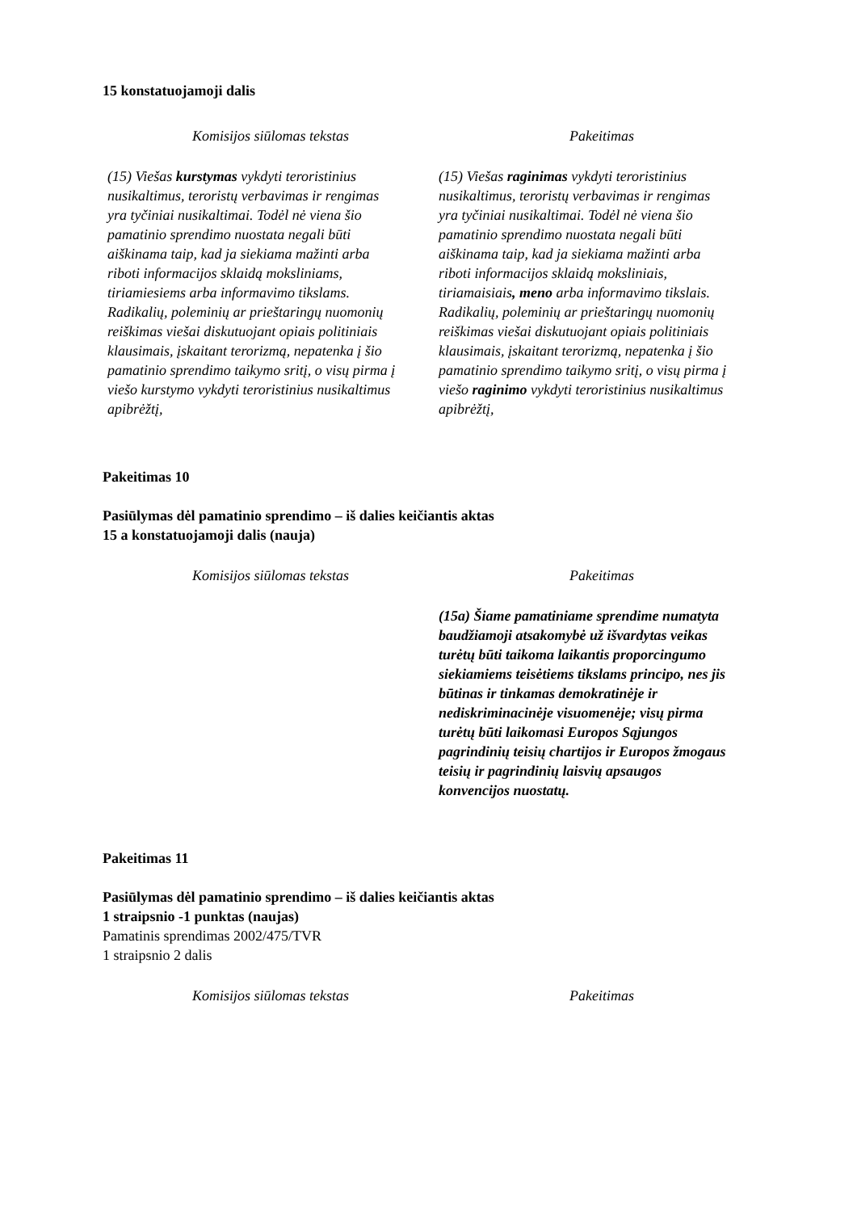15 konstatuojamoji dalis
| Komisijos siūlomas tekstas | Pakeitimas |
| --- | --- |
| (15) Viešas kurstymas vykdyti teroristinius nusikaltimus, teroristų verbavimas ir rengimas yra tyčiniai nusikaltimai. Todėl nė viena šio pamatinio sprendimo nuostata negali būti aiškinama taip, kad ja siekiama mažinti arba riboti informacijos sklaidą moksliniams, tiriamiesiems arba informavimo tikslams . Radikalių, poleminių ar prieštaringų nuomonių reiškimas viešai diskutuojant opiais politiniais klausimais, įskaitant terorizmą, nepatenka į šio pamatinio sprendimo taikymo sritį, o visų pirma į viešo kurstymo vykdyti teroristinius nusikaltimus apibrėžtį, | (15) Viešas raginimas vykdyti teroristinius nusikaltimus, teroristų verbavimas ir rengimas yra tyčiniai nusikaltimai. Todėl nė viena šio pamatinio sprendimo nuostata negali būti aiškinama taip, kad ja siekiama mažinti arba riboti informacijos sklaidą moksliniais, tiriamaisiais , meno arba informavimo tikslais . Radikalių, poleminių ar prieštaringų nuomonių reiškimas viešai diskutuojant opiais politiniais klausimais, įskaitant terorizmą, nepatenka į šio pamatinio sprendimo taikymo sritį, o visų pirma į viešo raginimo vykdyti teroristinius nusikaltimus apibrėžtį, |
Pakeitimas 10
Pasiūlymas dėl pamatinio sprendimo – iš dalies keičiantis aktas
15 a konstatuojamoji dalis (nauja)
| Komisijos siūlomas tekstas | Pakeitimas |
| --- | --- |
| | (15a) Šiame pamatiniame sprendime numatyta baudžiamoji atsakomybė už išvardytas veikas turėtų būti taikoma laikantis proporcingumo siekiamiems teisėtiems tikslams principo, nes jis būtinas ir tinkamas demokratinėje ir nediskriminacinėje visuomenėje; visų pirma turėtų būti laikomasi Europos Sąjungos pagrindinių teisių chartijos ir Europos žmogaus teisių ir pagrindinių laisvių apsaugos konvencijos nuostatų. |
Pakeitimas 11
Pasiūlymas dėl pamatinio sprendimo – iš dalies keičiantis aktas
1 straipsnio -1 punktas (naujas)
Pamatinis sprendimas 2002/475/TVR
1 straipsnio 2 dalis
| Komisijos siūlomas tekstas | Pakeitimas |
| --- | --- |